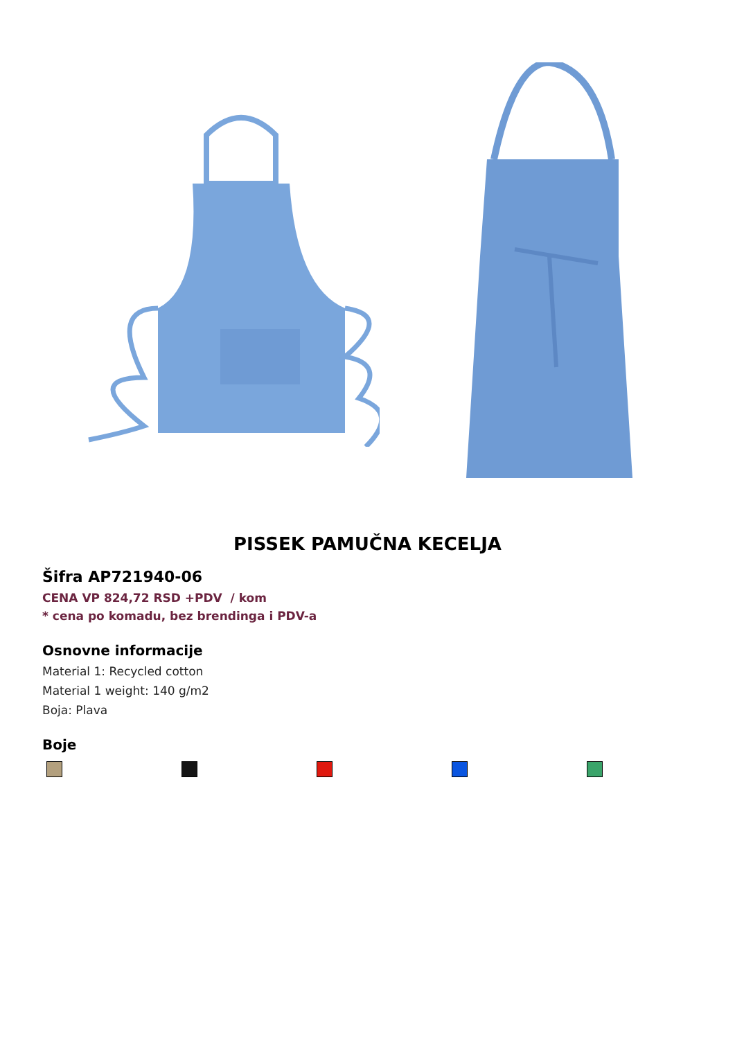PISSEK PAMUČNA KECELJA
Šifra AP721940-06
CENA VP 824,72 RSD +PDV / kom
* cena po komadu, bez brendinga i PDV-a
Osnovne informacije
Material 1: Recycled cotton
Material 1 weight: 140 g/m2
Boja: Plava
Boje